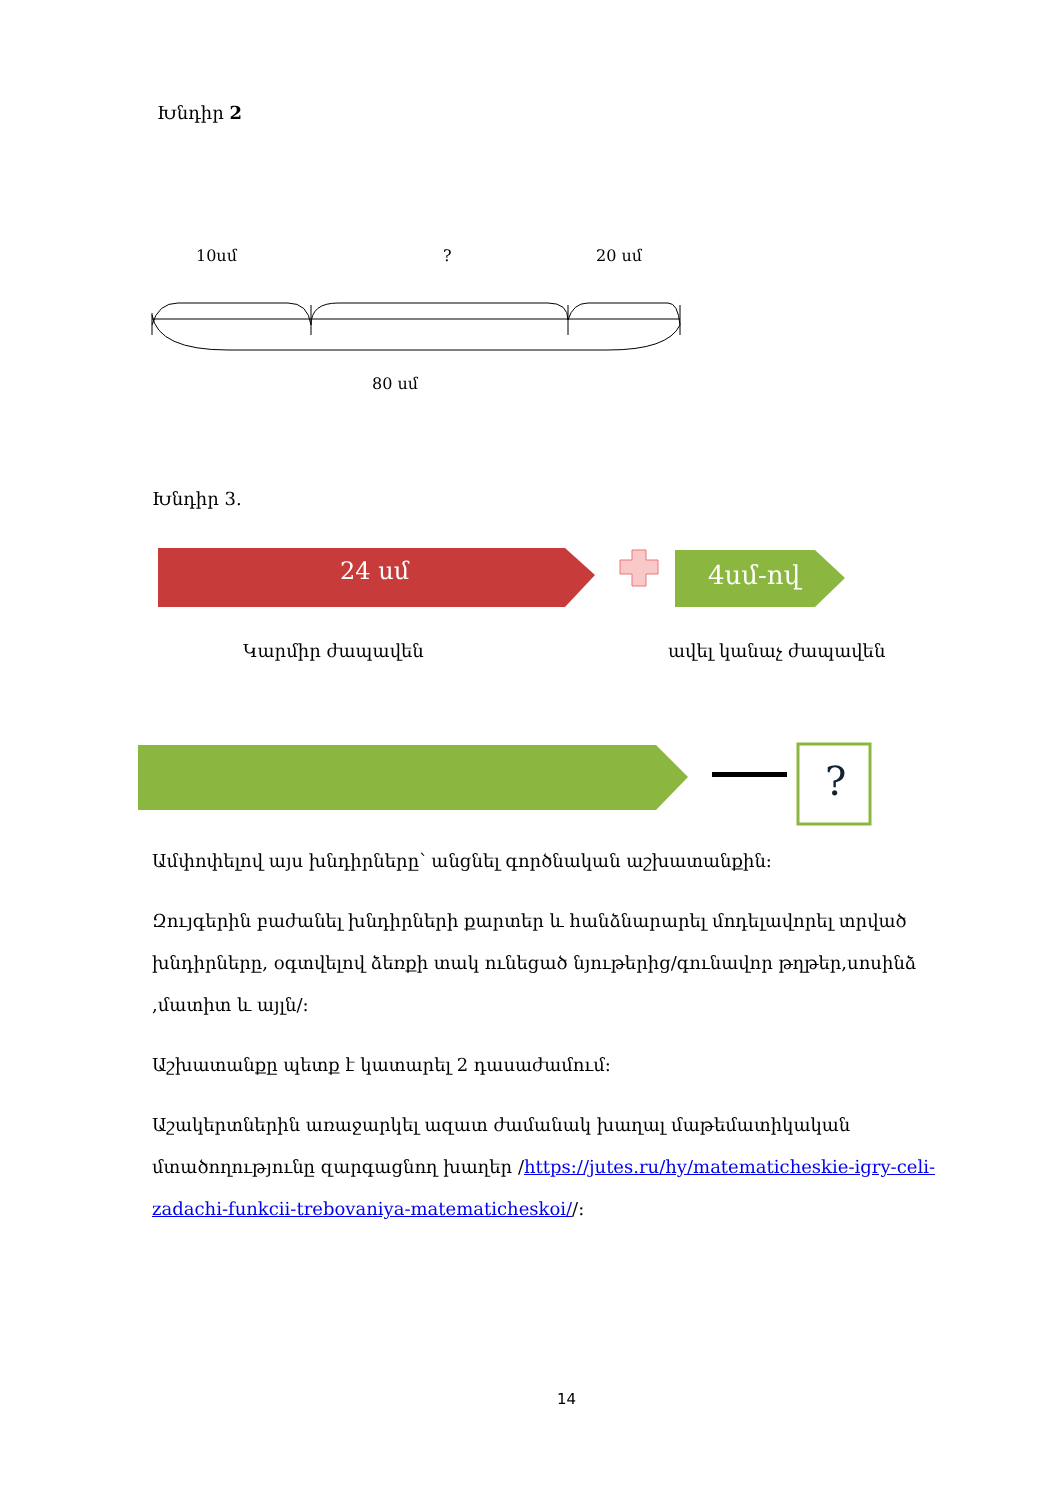Խնդիր 2
10սմ ? 20 սմ
80 սմ
Խնդիր 3.
24 սմ 4սմ-ով
Կարմիր ժապավեն ավել կանաչ ժապավեն
?
Ամփոփելով այս խնդիրները՝ անցնել գործնական աշխատանքին:
Զույգերին բաժանել խնդիրների քարտեր և հանձնարարել մոդելավորել տրված խնդիրները, օգտվելով ձեռքի տակ ունեցած նյութերից/գունավոր թղթեր,սոսինձ ,մատիտ և այլն/:
Աշխատանքը պետք է կատարել 2 դասաժամում:
Աշակերտներին առաջարկել ազատ ժամանակ խաղալ մաթեմատիկական մտածողությունը զարգացնող խաղեր /https://jutes.ru/hy/matematicheskie-igry-celi-zadachi-funkcii-trebovaniya-matematicheskoi//:
14